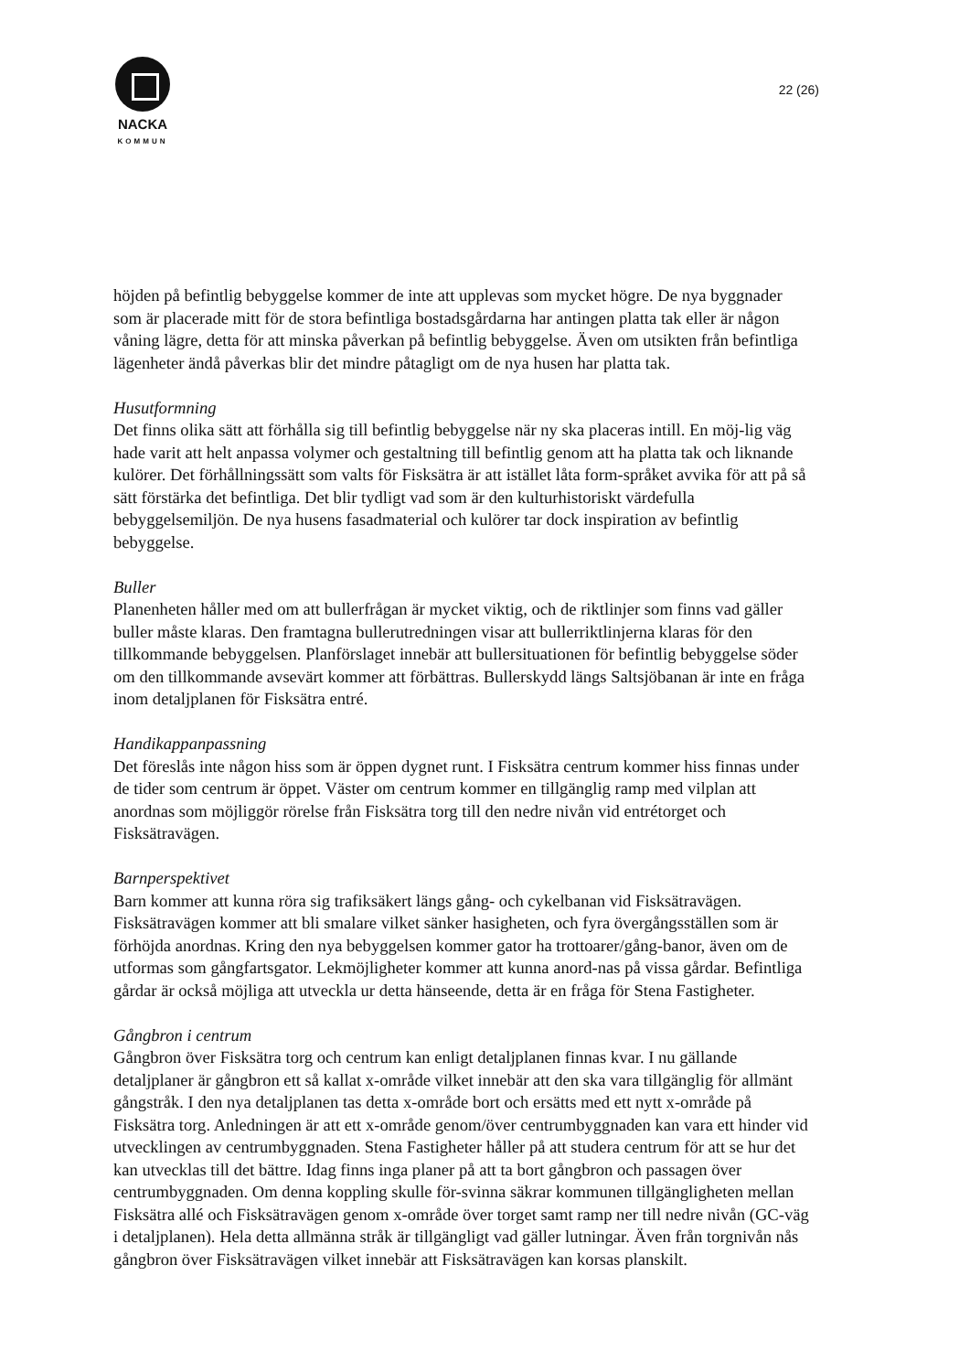NACKA
KOMMUN
22 (26)
höjden på befintlig bebyggelse kommer de inte att upplevas som mycket högre. De nya byggnader som är placerade mitt för de stora befintliga bostadsgårdarna har antingen platta tak eller är någon våning lägre, detta för att minska påverkan på befintlig bebyggelse. Även om utsikten från befintliga lägenheter ändå påverkas blir det mindre påtagligt om de nya husen har platta tak.
Husutformning
Det finns olika sätt att förhålla sig till befintlig bebyggelse när ny ska placeras intill. En möj-lig väg hade varit att helt anpassa volymer och gestaltning till befintlig genom att ha platta tak och liknande kulörer. Det förhållningssätt som valts för Fisksätra är att istället låta form-språket avvika för att på så sätt förstärka det befintliga. Det blir tydligt vad som är den kulturhistoriskt värdefulla bebyggelsemiljön. De nya husens fasadmaterial och kulörer tar dock inspiration av befintlig bebyggelse.
Buller
Planenheten håller med om att bullerfrågan är mycket viktig, och de riktlinjer som finns vad gäller buller måste klaras. Den framtagna bullerutredningen visar att bullerriktlinjerna klaras för den tillkommande bebyggelsen. Planförslaget innebär att bullersituationen för befintlig bebyggelse söder om den tillkommande avsevärt kommer att förbättras. Bullerskydd längs Saltsjöbanan är inte en fråga inom detaljplanen för Fisksätra entré.
Handikappanpassning
Det föreslås inte någon hiss som är öppen dygnet runt. I Fisksätra centrum kommer hiss finnas under de tider som centrum är öppet. Väster om centrum kommer en tillgänglig ramp med vilplan att anordnas som möjliggör rörelse från Fisksätra torg till den nedre nivån vid entrétorget och Fisksätravägen.
Barnperspektivet
Barn kommer att kunna röra sig trafiksäkert längs gång- och cykelbanan vid Fisksätravägen. Fisksätravägen kommer att bli smalare vilket sänker hasigheten, och fyra övergångsställen som är förhöjda anordnas. Kring den nya bebyggelsen kommer gator ha trottoarer/gång-banor, även om de utformas som gångfartsgator. Lekmöjligheter kommer att kunna anord-nas på vissa gårdar. Befintliga gårdar är också möjliga att utveckla ur detta hänseende, detta är en fråga för Stena Fastigheter.
Gångbron i centrum
Gångbron över Fisksätra torg och centrum kan enligt detaljplanen finnas kvar. I nu gällande detaljplaner är gångbron ett så kallat x-område vilket innebär att den ska vara tillgänglig för allmänt gångstråk. I den nya detaljplanen tas detta x-område bort och ersätts med ett nytt x-område på Fisksätra torg. Anledningen är att ett x-område genom/över centrumbyggnaden kan vara ett hinder vid utvecklingen av centrumbyggnaden. Stena Fastigheter håller på att studera centrum för att se hur det kan utvecklas till det bättre. Idag finns inga planer på att ta bort gångbron och passagen över centrumbyggnaden. Om denna koppling skulle för-svinna säkrar kommunen tillgängligheten mellan Fisksätra allé och Fisksätravägen genom x-område över torget samt ramp ner till nedre nivån (GC-väg i detaljplanen). Hela detta allmänna stråk är tillgängligt vad gäller lutningar. Även från torgnivån nås gångbron över Fisksätravägen vilket innebär att Fisksätravägen kan korsas planskilt.